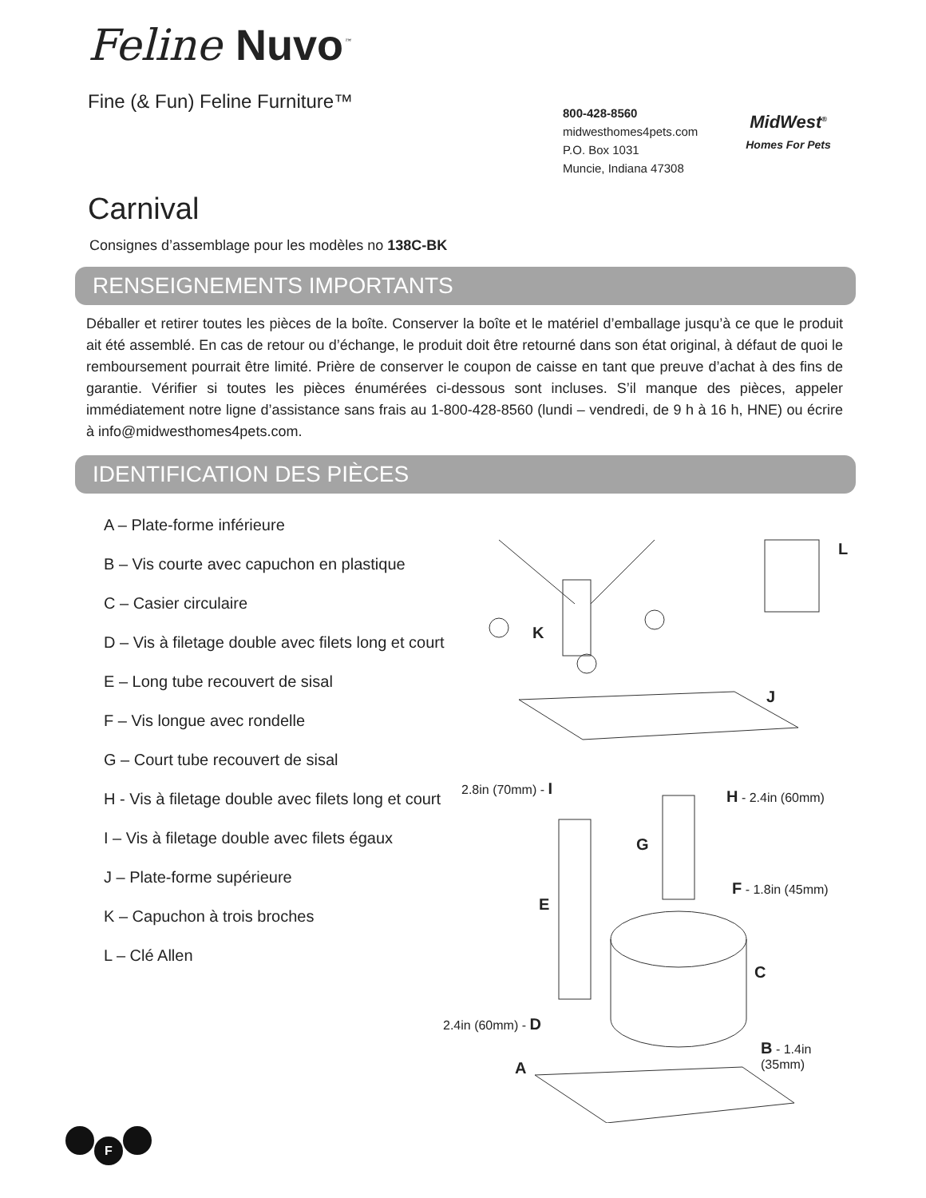Feline Nuvo<sup>™</sup>
Fine (& Fun) Feline Furniture™
800-428-8560
midwesthomes4pets.com
P.O. Box 1031
Muncie, Indiana 47308
MidWest<sup>®</sup>
Homes For Pets
Carnival
Consignes d’assemblage pour les modèles no 138C-BK
RENSEIGNEMENTS IMPORTANTS
Déballer et retirer toutes les pièces de la boîte. Conserver la boîte et le matériel d’emballage jusqu’à ce que le produit ait été assemblé. En cas de retour ou d’échange, le produit doit être retourné dans son état original, à défaut de quoi le remboursement pourrait être limité. Prière de conserver le coupon de caisse en tant que preuve d’achat à des fins de garantie. Vérifier si toutes les pièces énumérées ci-dessous sont incluses. S’il manque des pièces, appeler immédiatement notre ligne d’assistance sans frais au 1-800-428-8560 (lundi – vendredi, de 9 h à 16 h, HNE) ou écrire à info@midwesthomes4pets.com.
IDENTIFICATION DES PIÈCES
A – Plate-forme inférieure
B – Vis courte avec capuchon en plastique
C – Casier circulaire
D – Vis à filetage double avec filets long et court
E – Long tube recouvert de sisal
F – Vis longue avec rondelle
G – Court tube recouvert de sisal
H - Vis à filetage double avec filets long et court
I – Vis à filetage double avec filets égaux
J – Plate-forme supérieure
K – Capuchon à trois broches
L – Clé Allen
L
K
J
2.8in (70mm) - I
H - 2.4in (60mm)
G
F - 1.8in (45mm)
E
C
2.4in (60mm) - D
B - 1.4in (35mm)
A
F